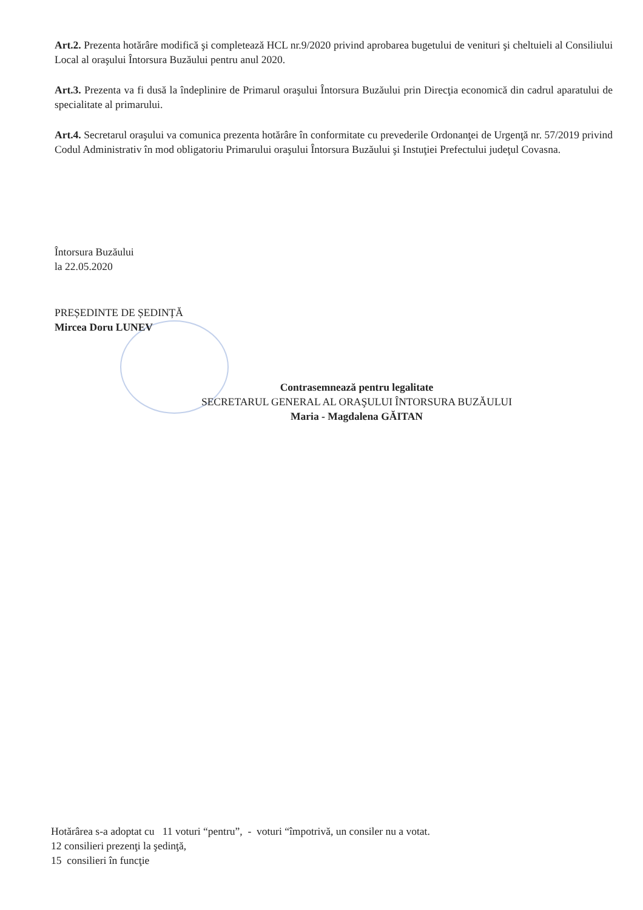Art.2. Prezenta hotărâre modifică şi completează HCL nr.9/2020 privind aprobarea bugetului de venituri şi cheltuieli al Consiliului Local al oraşului Întorsura Buzăului pentru anul 2020.
Art.3. Prezenta va fi dusă la îndeplinire de Primarul oraşului Întorsura Buzăului prin Direcţia economică din cadrul aparatului de specialitate al primarului.
Art.4. Secretarul oraşului va comunica prezenta hotărâre în conformitate cu prevederile Ordonanţei de Urgenţă nr. 57/2019 privind Codul Administrativ în mod obligatoriu Primarului oraşului Întorsura Buzăului şi Instuţiei Prefectului judeţul Covasna.
Întorsura Buzăului
la 22.05.2020
PREȘEDINTE DE ȘEDINȚĂ
Mircea Doru LUNEV
Contrasemnează pentru legalitate
SECRETARUL GENERAL AL ORAŞULUI ÎNTORSURA BUZĂULUI
Maria - Magdalena GĂITAN
Hotărârea s-a adoptat cu 11 voturi “pentru”, - voturi “împotrivă, un consiler nu a votat.
12 consilieri prezenţi la şedinţă,
15 consilieri în funcţie